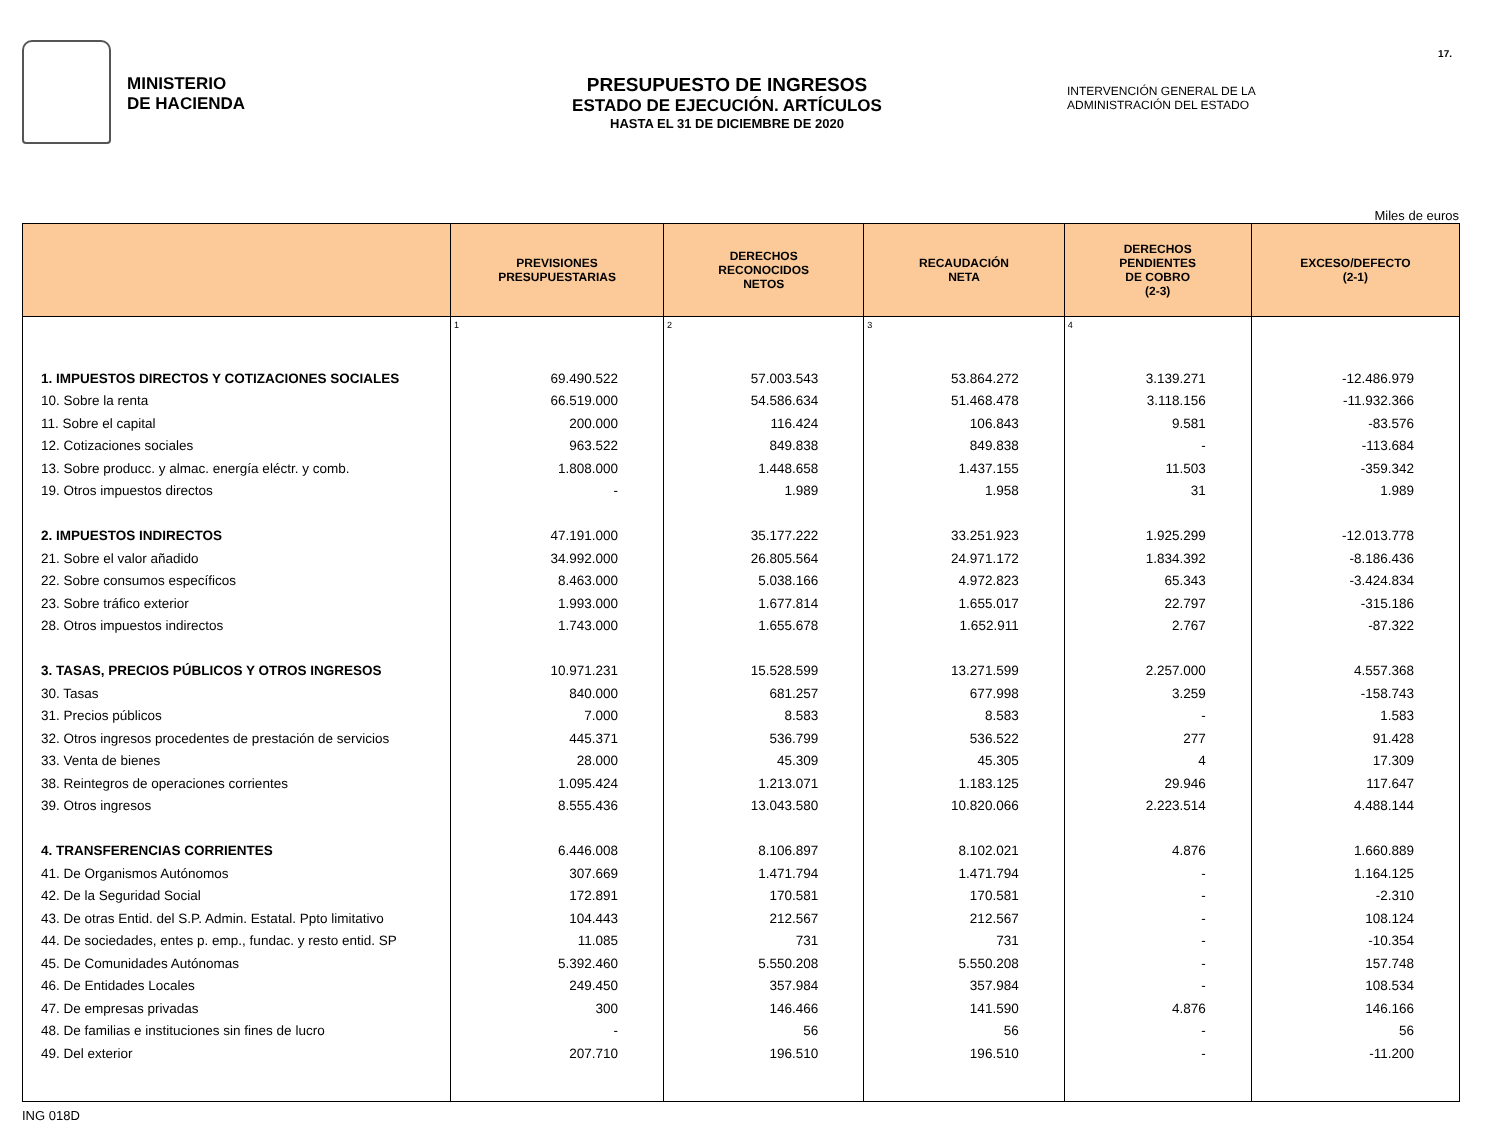17.
MINISTERIO
DE HACIENDA
PRESUPUESTO DE INGRESOS
ESTADO DE EJECUCIÓN. ARTÍCULOS
HASTA EL 31 DE DICIEMBRE DE 2020
INTERVENCIÓN GENERAL DE LA
ADMINISTRACIÓN DEL ESTADO
Miles de euros
| | PREVISIONES PRESUPUESTARIAS | DERECHOS RECONOCIDOS NETOS | RECAUDACIÓN NETA | DERECHOS PENDIENTES DE COBRO (2-3) | EXCESO/DEFECTO (2-1) |
| --- | --- | --- | --- | --- | --- |
| | 1 | 2 | 3 | 4 | |
| 1. IMPUESTOS DIRECTOS Y COTIZACIONES SOCIALES | 69.490.522 | 57.003.543 | 53.864.272 | 3.139.271 | -12.486.979 |
| 10. Sobre la renta | 66.519.000 | 54.586.634 | 51.468.478 | 3.118.156 | -11.932.366 |
| 11. Sobre el capital | 200.000 | 116.424 | 106.843 | 9.581 | -83.576 |
| 12. Cotizaciones sociales | 963.522 | 849.838 | 849.838 | - | -113.684 |
| 13. Sobre producc. y almac. energía eléctr. y comb. | 1.808.000 | 1.448.658 | 1.437.155 | 11.503 | -359.342 |
| 19. Otros impuestos directos | - | 1.989 | 1.958 | 31 | 1.989 |
| 2. IMPUESTOS INDIRECTOS | 47.191.000 | 35.177.222 | 33.251.923 | 1.925.299 | -12.013.778 |
| 21. Sobre el valor añadido | 34.992.000 | 26.805.564 | 24.971.172 | 1.834.392 | -8.186.436 |
| 22. Sobre consumos específicos | 8.463.000 | 5.038.166 | 4.972.823 | 65.343 | -3.424.834 |
| 23. Sobre tráfico exterior | 1.993.000 | 1.677.814 | 1.655.017 | 22.797 | -315.186 |
| 28. Otros impuestos indirectos | 1.743.000 | 1.655.678 | 1.652.911 | 2.767 | -87.322 |
| 3. TASAS, PRECIOS PÚBLICOS Y OTROS INGRESOS | 10.971.231 | 15.528.599 | 13.271.599 | 2.257.000 | 4.557.368 |
| 30. Tasas | 840.000 | 681.257 | 677.998 | 3.259 | -158.743 |
| 31. Precios públicos | 7.000 | 8.583 | 8.583 | - | 1.583 |
| 32. Otros ingresos procedentes de prestación de servicios | 445.371 | 536.799 | 536.522 | 277 | 91.428 |
| 33. Venta de bienes | 28.000 | 45.309 | 45.305 | 4 | 17.309 |
| 38. Reintegros de operaciones corrientes | 1.095.424 | 1.213.071 | 1.183.125 | 29.946 | 117.647 |
| 39. Otros ingresos | 8.555.436 | 13.043.580 | 10.820.066 | 2.223.514 | 4.488.144 |
| 4. TRANSFERENCIAS CORRIENTES | 6.446.008 | 8.106.897 | 8.102.021 | 4.876 | 1.660.889 |
| 41. De Organismos Autónomos | 307.669 | 1.471.794 | 1.471.794 | - | 1.164.125 |
| 42. De la Seguridad Social | 172.891 | 170.581 | 170.581 | - | -2.310 |
| 43. De otras Entid. del S.P. Admin. Estatal. Ppto limitativo | 104.443 | 212.567 | 212.567 | - | 108.124 |
| 44. De sociedades, entes p. emp., fundac. y resto entid. SP | 11.085 | 731 | 731 | - | -10.354 |
| 45. De Comunidades Autónomas | 5.392.460 | 5.550.208 | 5.550.208 | - | 157.748 |
| 46. De Entidades Locales | 249.450 | 357.984 | 357.984 | - | 108.534 |
| 47. De empresas privadas | 300 | 146.466 | 141.590 | 4.876 | 146.166 |
| 48. De familias e instituciones sin fines de lucro | - | 56 | 56 | - | 56 |
| 49. Del exterior | 207.710 | 196.510 | 196.510 | - | -11.200 |
ING 018D